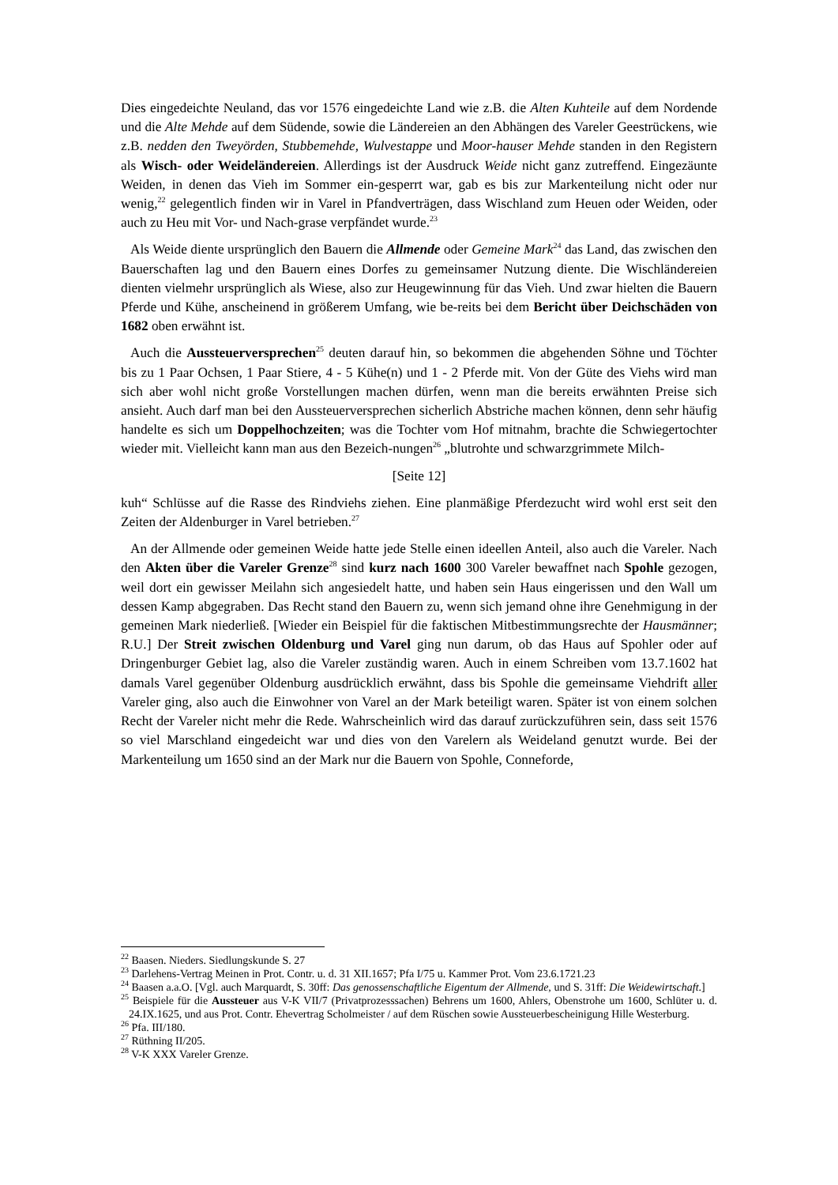Dies eingedeichte Neuland, das vor 1576 eingedeichte Land wie z.B. die Alten Kuhteile auf dem Nordende und die Alte Mehde auf dem Südende, sowie die Ländereien an den Abhängen des Vareler Geestrückens, wie z.B. nedden den Tweyörden, Stubbemehde, Wulvestappe und Moor-hauser Mehde standen in den Registern als Wisch- oder Weideländereien. Allerdings ist der Ausdruck Weide nicht ganz zutreffend. Eingezäunte Weiden, in denen das Vieh im Sommer ein-gesperrt war, gab es bis zur Markenteilung nicht oder nur wenig,<sup>22</sup> gelegentlich finden wir in Varel in Pfandverträgen, dass Wischland zum Heuen oder Weiden, oder auch zu Heu mit Vor- und Nach-grase verpfändet wurde.<sup>23</sup>
Als Weide diente ursprünglich den Bauern die Allmende oder Gemeine Mark<sup>24</sup> das Land, das zwischen den Bauerschaften lag und den Bauern eines Dorfes zu gemeinsamer Nutzung diente. Die Wischländereien dienten vielmehr ursprünglich als Wiese, also zur Heugewinnung für das Vieh. Und zwar hielten die Bauern Pferde und Kühe, anscheinend in größerem Umfang, wie be-reits bei dem Bericht über Deichschäden von 1682 oben erwähnt ist.
Auch die Aussteuerversprechen<sup>25</sup> deuten darauf hin, so bekommen die abgehenden Söhne und Töchter bis zu 1 Paar Ochsen, 1 Paar Stiere, 4 - 5 Kühe(n) und 1 - 2 Pferde mit. Von der Güte des Viehs wird man sich aber wohl nicht große Vorstellungen machen dürfen, wenn man die bereits erwähnten Preise sich ansieht. Auch darf man bei den Aussteuerversprechen sicherlich Abstriche machen können, denn sehr häufig handelte es sich um Doppelhochzeiten; was die Tochter vom Hof mitnahm, brachte die Schwiegertochter wieder mit. Vielleicht kann man aus den Bezeich-nungen<sup>26</sup> „blutrohte und schwarzgrimmete Milch-
[Seite 12]
kuh“ Schlüsse auf die Rasse des Rindviehs ziehen. Eine planmäßige Pferdezucht wird wohl erst seit den Zeiten der Aldenburger in Varel betrieben.<sup>27</sup>
An der Allmende oder gemeinen Weide hatte jede Stelle einen ideellen Anteil, also auch die Vareler. Nach den Akten über die Vareler Grenze<sup>28</sup> sind kurz nach 1600 300 Vareler bewaffnet nach Spohle gezogen, weil dort ein gewisser Meilahn sich angesiedelt hatte, und haben sein Haus eingerissen und den Wall um dessen Kamp abgegraben. Das Recht stand den Bauern zu, wenn sich jemand ohne ihre Genehmigung in der gemeinen Mark niederließ. [Wieder ein Beispiel für die faktischen Mitbestimmungsrechte der Hausmänner; R.U.] Der Streit zwischen Oldenburg und Varel ging nun darum, ob das Haus auf Spohler oder auf Dringenburger Gebiet lag, also die Vareler zuständig waren. Auch in einem Schreiben vom 13.7.1602 hat damals Varel gegenüber Oldenburg ausdrücklich erwähnt, dass bis Spohle die gemeinsame Viehdrift aller Vareler ging, also auch die Einwohner von Varel an der Mark beteiligt waren. Später ist von einem solchen Recht der Vareler nicht mehr die Rede. Wahrscheinlich wird das darauf zurückzuführen sein, dass seit 1576 so viel Marschland eingedeicht war und dies von den Varelern als Weideland genutzt wurde. Bei der Markenteilung um 1650 sind an der Mark nur die Bauern von Spohle, Conneforde,
<sup>22</sup> Baasen. Nieders. Siedlungskunde S. 27
<sup>23</sup> Darlehens-Vertrag Meinen in Prot. Contr. u. d. 31 XII.1657; Pfa I/75 u. Kammer Prot. Vom 23.6.1721.23
<sup>24</sup> Baasen a.a.O. [Vgl. auch Marquardt, S. 30ff: Das genossenschaftliche Eigentum der Allmende, und S. 31ff: Die Weidewirtschaft.]
<sup>25</sup> Beispiele für die Aussteuer aus V-K VII/7 (Privatprozesssachen) Behrens um 1600, Ahlers, Obenstrohe um 1600, Schlüter u. d. 24.IX.1625, und aus Prot. Contr. Ehevertrag Scholmeister / auf dem Rüschen sowie Aussteuerbescheinigung Hille Westerburg.
<sup>26</sup> Pfa. III/180.
<sup>27</sup> Rüthning II/205.
<sup>28</sup> V-K XXX Vareler Grenze.